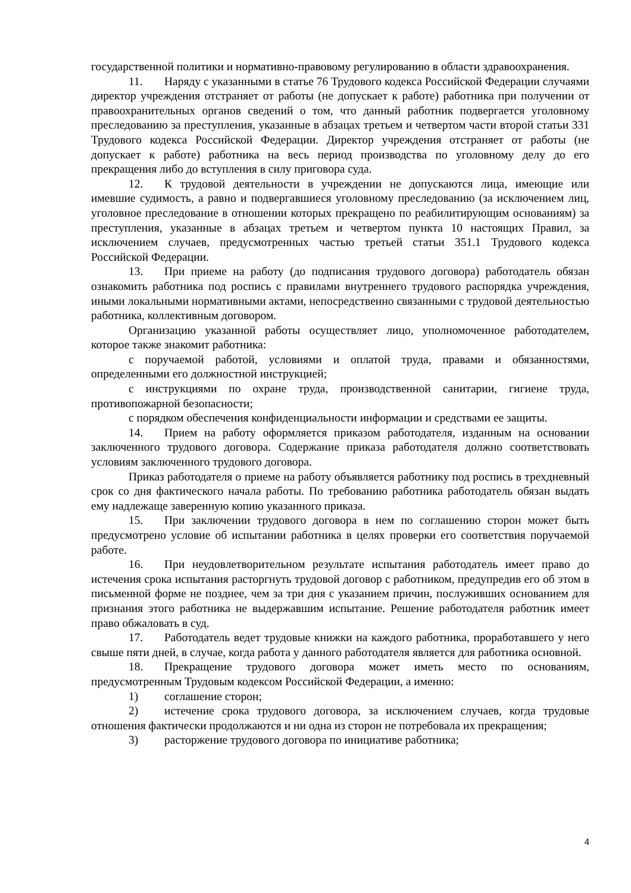государственной политики и нормативно-правовому регулированию в области здравоохранения.
11. Наряду с указанными в статье 76 Трудового кодекса Российской Федерации случаями директор учреждения отстраняет от работы (не допускает к работе) работника при получении от правоохранительных органов сведений о том, что данный работник подвергается уголовному преследованию за преступления, указанные в абзацах третьем и четвертом части второй статьи 331 Трудового кодекса Российской Федерации. Директор учреждения отстраняет от работы (не допускает к работе) работника на весь период производства по уголовному делу до его прекращения либо до вступления в силу приговора суда.
12. К трудовой деятельности в учреждении не допускаются лица, имеющие или имевшие судимость, а равно и подвергавшиеся уголовному преследованию (за исключением лиц, уголовное преследование в отношении которых прекращено по реабилитирующим основаниям) за преступления, указанные в абзацах третьем и четвертом пункта 10 настоящих Правил, за исключением случаев, предусмотренных частью третьей статьи 351.1 Трудового кодекса Российской Федерации.
13. При приеме на работу (до подписания трудового договора) работодатель обязан ознакомить работника под роспись с правилами внутреннего трудового распорядка учреждения, иными локальными нормативными актами, непосредственно связанными с трудовой деятельностью работника, коллективным договором.
Организацию указанной работы осуществляет лицо, уполномоченное работодателем, которое также знакомит работника:
с поручаемой работой, условиями и оплатой труда, правами и обязанностями, определенными его должностной инструкцией;
с инструкциями по охране труда, производственной санитарии, гигиене труда, противопожарной безопасности;
с порядком обеспечения конфиденциальности информации и средствами ее защиты.
14. Прием на работу оформляется приказом работодателя, изданным на основании заключенного трудового договора. Содержание приказа работодателя должно соответствовать условиям заключенного трудового договора.
Приказ работодателя о приеме на работу объявляется работнику под роспись в трехдневный срок со дня фактического начала работы. По требованию работника работодатель обязан выдать ему надлежаще заверенную копию указанного приказа.
15. При заключении трудового договора в нем по соглашению сторон может быть предусмотрено условие об испытании работника в целях проверки его соответствия поручаемой работе.
16. При неудовлетворительном результате испытания работодатель имеет право до истечения срока испытания расторгнуть трудовой договор с работником, предупредив его об этом в письменной форме не позднее, чем за три дня с указанием причин, послуживших основанием для признания этого работника не выдержавшим испытание. Решение работодателя работник имеет право обжаловать в суд.
17. Работодатель ведет трудовые книжки на каждого работника, проработавшего у него свыше пяти дней, в случае, когда работа у данного работодателя является для работника основной.
18. Прекращение трудового договора может иметь место по основаниям, предусмотренным Трудовым кодексом Российской Федерации, а именно:
1) соглашение сторон;
2) истечение срока трудового договора, за исключением случаев, когда трудовые отношения фактически продолжаются и ни одна из сторон не потребовала их прекращения;
3) расторжение трудового договора по инициативе работника;
4